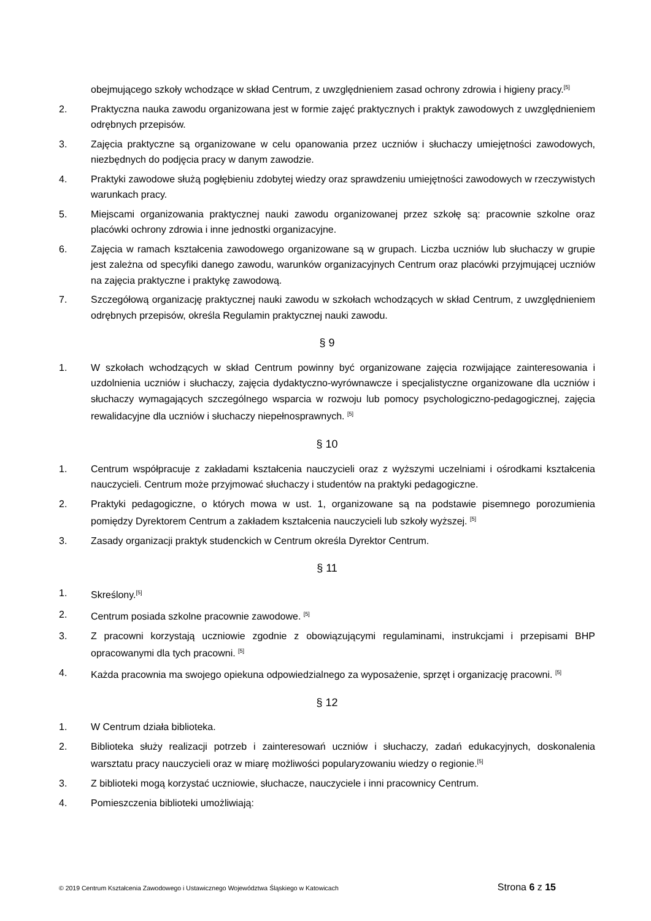obejmującego szkoły wchodzące w skład Centrum, z uwzględnieniem zasad ochrony zdrowia i higieny pracy.<sup>[5]</sup>
2. Praktyczna nauka zawodu organizowana jest w formie zajęć praktycznych i praktyk zawodowych z uwzględnieniem odrębnych przepisów.
3. Zajęcia praktyczne są organizowane w celu opanowania przez uczniów i słuchaczy umiejętności zawodowych, niezbędnych do podjęcia pracy w danym zawodzie.
4. Praktyki zawodowe służą pogłębieniu zdobytej wiedzy oraz sprawdzeniu umiejętności zawodowych w rzeczywistych warunkach pracy.
5. Miejscami organizowania praktycznej nauki zawodu organizowanej przez szkołę są: pracownie szkolne oraz placówki ochrony zdrowia i inne jednostki organizacyjne.
6. Zajęcia w ramach kształcenia zawodowego organizowane są w grupach. Liczba uczniów lub słuchaczy w grupie jest zależna od specyfiki danego zawodu, warunków organizacyjnych Centrum oraz placówki przyjmującej uczniów na zajęcia praktyczne i praktykę zawodową.
7. Szczegółową organizację praktycznej nauki zawodu w szkołach wchodzących w skład Centrum, z uwzględnieniem odrębnych przepisów, określa Regulamin praktycznej nauki zawodu.
§ 9
1. W szkołach wchodzących w skład Centrum powinny być organizowane zajęcia rozwijające zainteresowania i uzdolnienia uczniów i słuchaczy, zajęcia dydaktyczno-wyrównawcze i specjalistyczne organizowane dla uczniów i słuchaczy wymagających szczególnego wsparcia w rozwoju lub pomocy psychologiczno-pedagogicznej, zajęcia rewalidacyjne dla uczniów i słuchaczy niepełnosprawnych. <sup>[5]</sup>
§ 10
1. Centrum współpracuje z zakładami kształcenia nauczycieli oraz z wyższymi uczelniami i ośrodkami kształcenia nauczycieli. Centrum może przyjmować słuchaczy i studentów na praktyki pedagogiczne.
2. Praktyki pedagogiczne, o których mowa w ust. 1, organizowane są na podstawie pisemnego porozumienia pomiędzy Dyrektorem Centrum a zakładem kształcenia nauczycieli lub szkoły wyższej. <sup>[5]</sup>
3. Zasady organizacji praktyk studenckich w Centrum określa Dyrektor Centrum.
§ 11
1. Skreślony.<sup>[5]</sup>
2. Centrum posiada szkolne pracownie zawodowe. <sup>[5]</sup>
3. Z pracowni korzystają uczniowie zgodnie z obowiązującymi regulaminami, instrukcjami i przepisami BHP opracowanymi dla tych pracowni. <sup>[5]</sup>
4. Każda pracownia ma swojego opiekuna odpowiedzialnego za wyposażenie, sprzęt i organizację pracowni. <sup>[5]</sup>
§ 12
1. W Centrum działa biblioteka.
2. Biblioteka służy realizacji potrzeb i zainteresowań uczniów i słuchaczy, zadań edukacyjnych, doskonalenia warsztatu pracy nauczycieli oraz w miarę możliwości popularyzowaniu wiedzy o regionie.<sup>[5]</sup>
3. Z biblioteki mogą korzystać uczniowie, słuchacze, nauczyciele i inni pracownicy Centrum.
4. Pomieszczenia biblioteki umożliwiają:
© 2019 Centrum Kształcenia Zawodowego i Ustawicznego Województwa Śląskiego w Katowicach Strona 6 z 15